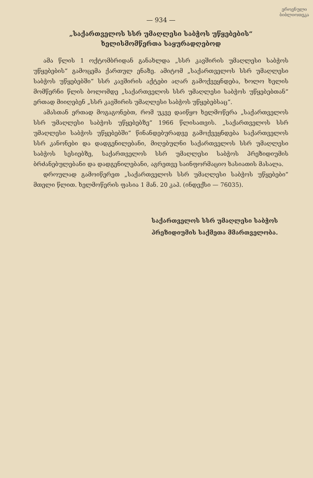ეროვნული
ბიბლიოთეკა
— 934 —
„საქართველოს სსრ უმაღლესი საბჭოს უწყებების“
ხელისმომწერთა საყურადღებოდ
ამა წლის 1 ოქტომბრიდან განახლდა „სსრ კავშირის უმაღლესი საბჭოს უწყებების“ გამოცემა ქართულ ენაზე. ამიტომ „საქართველოს სსრ უმაღლესი საბჭოს უწყებებში“ სსრ კავშირის აქტები აღარ გამოქვეყნდება, ხოლო ხელის მომწერნი წლის ბოლომდე „საქართველოს სსრ უმაღლესი საბჭოს უწყებებთან“ ერთად მიიღებენ „სსრ კავშირის უმაღლესი საბჭოს უწყებებსაც“.
ამასთან ერთად მოგაგონებთ, რომ უკვე დაიწყო ხელმოწერა „საქართველოს სსრ უმაღლესი საბჭოს უწყებებზე“ 1966 წლისათვის. „საქართველოს სსრ უმაღლესი საბჭოს უწყებებში“ წინანდებურადვე გამოქვეყნდება საქართველოს სსრ კანონები და დადგენილებანი, მიღებულნი საქართველოს სსრ უმაღლესი საბჭოს სესიებზე, საქართველოს სსრ უმაღლესი საბჭოს პრეზიდიუმის ბრძანებულებანი და დადგენილებანი, აგრეთვე საინფორმაციო ხასიათის მასალა.
დროულად გამოიწერეთ „საქართველოს სსრ უმაღლესი საბჭოს უწყებები“ მთელი წლით. ხელმოწერის ფასია 1 მან. 20 კაპ. (ინდექსი — 76035).
საქართველოს სსრ უმაღლესი საბჭოს
პრეზიდიუმის საქმეთა მმართველობა.